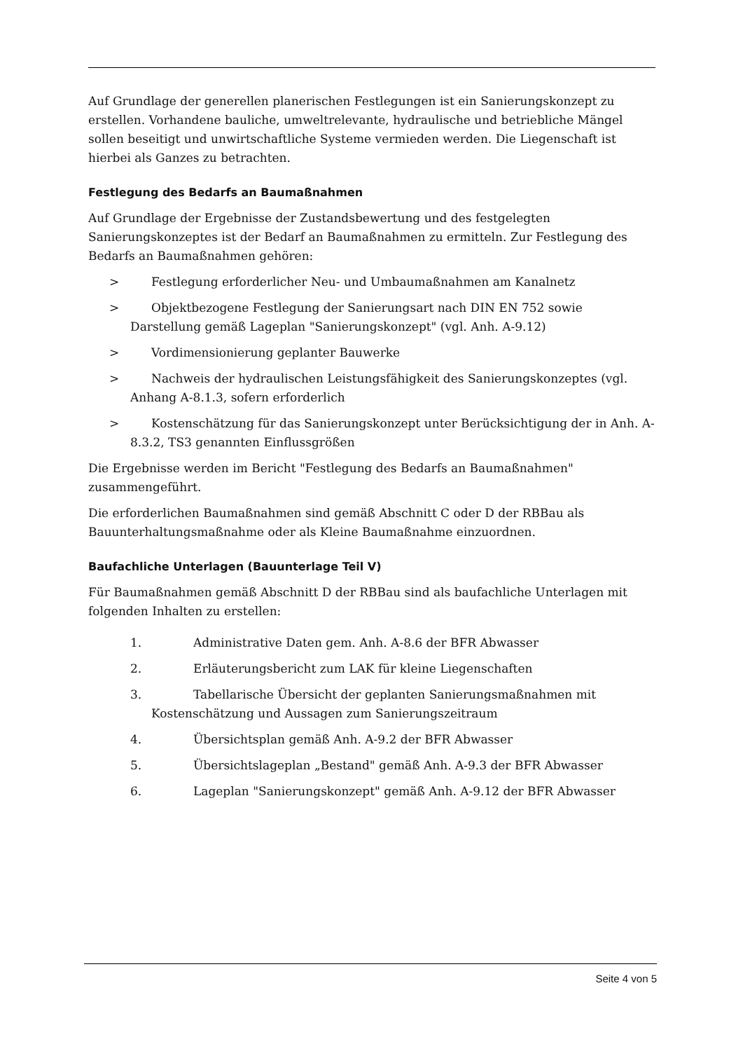Auf Grundlage der generellen planerischen Festlegungen ist ein Sanierungskonzept zu erstellen. Vorhandene bauliche, umweltrelevante, hydraulische und betriebliche Mängel sollen beseitigt und unwirtschaftliche Systeme vermieden werden. Die Liegenschaft ist hierbei als Ganzes zu betrachten.
Festlegung des Bedarfs an Baumaßnahmen
Auf Grundlage der Ergebnisse der Zustandsbewertung und des festgelegten Sanierungskonzeptes ist der Bedarf an Baumaßnahmen zu ermitteln. Zur Festlegung des Bedarfs an Baumaßnahmen gehören:
> Festlegung erforderlicher Neu- und Umbaumaßnahmen am Kanalnetz
> Objektbezogene Festlegung der Sanierungsart nach DIN EN 752 sowie Darstellung gemäß Lageplan "Sanierungskonzept" (vgl. Anh. A-9.12)
> Vordimensionierung geplanter Bauwerke
> Nachweis der hydraulischen Leistungsfähigkeit des Sanierungskonzeptes (vgl. Anhang A-8.1.3, sofern erforderlich
> Kostenschätzung für das Sanierungskonzept unter Berücksichtigung der in Anh. A-8.3.2, TS3 genannten Einflussgrößen
Die Ergebnisse werden im Bericht "Festlegung des Bedarfs an Baumaßnahmen" zusammengeführt.
Die erforderlichen Baumaßnahmen sind gemäß Abschnitt C oder D der RBBau als Bauunterhaltungsmaßnahme oder als Kleine Baumaßnahme einzuordnen.
Baufachliche Unterlagen (Bauunterlage Teil V)
Für Baumaßnahmen gemäß Abschnitt D der RBBau sind als baufachliche Unterlagen mit folgenden Inhalten zu erstellen:
1. Administrative Daten gem. Anh. A-8.6 der BFR Abwasser
2. Erläuterungsbericht zum LAK für kleine Liegenschaften
3. Tabellarische Übersicht der geplanten Sanierungsmaßnahmen mit Kostenschätzung und Aussagen zum Sanierungszeitraum
4. Übersichtsplan gemäß Anh. A-9.2 der BFR Abwasser
5. Übersichtslageplan „Bestand" gemäß Anh. A-9.3 der BFR Abwasser
6. Lageplan "Sanierungskonzept" gemäß Anh. A-9.12 der BFR Abwasser
Seite 4 von 5